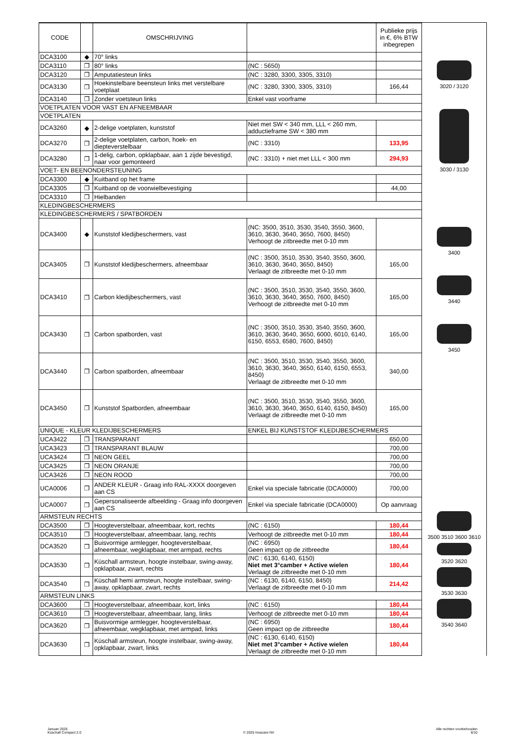| CODE | | OMSCHRIJVING | | Publieke prijs in €, 6% BTW inbegrepen |
| --- | --- | --- | --- | --- |
| DCA3100 | ◆ | 70° links | | |
| DCA3110 | ❐ | 80° links | (NC : 5650) | |
| DCA3120 | ❐ | Amputatiesteun links | (NC : 3280, 3300, 3305, 3310) | |
| DCA3130 | ❐ | Hoekinstelbare beensteun links met verstelbare voetplaat | (NC : 3280, 3300, 3305, 3310) | 166,44 |
| DCA3140 | ❐ | Zonder voetsteun links | Enkel vast voorframe | |
| VOETPLATEN VOOR VAST EN AFNEEMBAAR | | | | |
| VOETPLATEN | | | | |
| DCA3260 | ◆ | 2-delige voetplaten, kunststof | Niet met SW < 340 mm, LLL < 260 mm, adductieframe SW < 380 mm | |
| DCA3270 | ❐ | 2-delige voetplaten, carbon, hoek- en diepteverstelbaar | (NC : 3310) | 133,95 |
| DCA3280 | ❐ | 1-delig, carbon, opklapbaar, aan 1 zijde bevestigd, naar voor gemonteerd | (NC : 3310) + niet met LLL < 300 mm | 294,93 |
| VOET- EN BEENONDERSTEUNING | | | | |
| DCA3300 | ◆ | Kuitband op het frame | | |
| DCA3305 | ❐ | Kuitband op de voorwielbevestiging | | 44,00 |
| DCA3310 | ❐ | Hielbanden | | |
| KLEDINGBESCHERMERS | | | | |
| KLEDINGBESCHERMERS / SPATBORDEN | | | | |
| DCA3400 | ◆ | Kunststof kledijbeschermers, vast | (NC: 3500, 3510, 3530, 3540, 3550, 3600, 3610, 3630, 3640, 3650, 7600, 8450) Verhoogt de zitbreedte met 0-10 mm | |
| DCA3405 | ❐ | Kunststof kledijbeschermers, afneembaar | (NC : 3500, 3510, 3530, 3540, 3550, 3600, 3610, 3630, 3640, 3650, 8450) Verlaagt de zitbreedte met 0-10 mm | 165,00 |
| DCA3410 | ❐ | Carbon kledijbeschermers, vast | (NC : 3500, 3510, 3530, 3540, 3550, 3600, 3610, 3630, 3640, 3650, 7600, 8450) Verhoogt de zitbreedte met 0-10 mm | 165,00 |
| DCA3430 | ❐ | Carbon spatborden, vast | (NC : 3500, 3510, 3530, 3540, 3550, 3600, 3610, 3630, 3640, 3650, 6000, 6010, 6140, 6150, 6553, 6580, 7600, 8450) | 165,00 |
| DCA3440 | ❐ | Carbon spatborden, afneembaar | (NC : 3500, 3510, 3530, 3540, 3550, 3600, 3610, 3630, 3640, 3650, 6140, 6150, 6553, 8450) Verlaagt de zitbreedte met 0-10 mm | 340,00 |
| DCA3450 | ❐ | Kunststof Spatborden, afneembaar | (NC : 3500, 3510, 3530, 3540, 3550, 3600, 3610, 3630, 3640, 3650, 6140, 6150, 8450) Verlaagt de zitbreedte met 0-10 mm | 165,00 |
| UNIQUE - KLEUR KLEDIJBESCHERMERS | | | ENKEL BIJ KUNSTSTOF KLEDIJBESCHERMERS | |
| UCA3422 | ❐ | TRANSPARANT | | 650,00 |
| UCA3423 | ❐ | TRANSPARANT BLAUW | | 700,00 |
| UCA3424 | ❐ | NEON GEEL | | 700,00 |
| UCA3425 | ❐ | NEON ORANJE | | 700,00 |
| UCA3426 | ❐ | NEON ROOD | | 700,00 |
| UCA0006 | ❐ | ANDER KLEUR - Graag info RAL-XXXX doorgeven aan CS | Enkel via speciale fabricatie (DCA0000) | 700,00 |
| UCA0007 | ❐ | Gepersonaliseerde afbeelding - Graag info doorgeven aan CS | Enkel via speciale fabricatie (DCA0000) | Op aanvraag |
| ARMSTEUN RECHTS | | | | |
| DCA3500 | ❐ | Hoogteverstelbaar, afneembaar, kort, rechts | (NC : 6150) | 180,44 |
| DCA3510 | ❐ | Hoogteverstelbaar, afneembaar, lang, rechts | Verhoogt de zitbreedte met 0-10 mm | 180,44 |
| DCA3520 | ❐ | Buisvormige armlegger, hoogteverstelbaar, afneembaar, wegklapbaar, met armpad, rechts | (NC : 6950) Geen impact op de zitbreedte | 180,44 |
| DCA3530 | ❐ | Küschall armsteun, hoogte instelbaar, swing-away, opklapbaar, zwart, rechts | (NC : 6130, 6140, 6150) Niet met 3°camber + Active wielen Verlaagt de zitbreedte met 0-10 mm | 180,44 |
| DCA3540 | ❐ | Küschall hemi armsteun, hoogte instelbaar, swing-away, opklapbaar, zwart, rechts | (NC : 6130, 6140, 6150, 8450) Verlaagt de zitbreedte met 0-10 mm | 214,42 |
| ARMSTEUN LINKS | | | | |
| DCA3600 | ❐ | Hoogteverstelbaar, afneembaar, kort, links | (NC : 6150) | 180,44 |
| DCA3610 | ❐ | Hoogteverstelbaar, afneembaar, lang, links | Verhoogt de zitbreedte met 0-10 mm | 180,44 |
| DCA3620 | ❐ | Buisvormige armlegger, hoogteverstelbaar, afneembaar, wegklapbaar, met armpad, links | (NC : 6950) Geen impact op de zitbreedte | 180,44 |
| DCA3630 | ❐ | Küschall armsteun, hoogte instelbaar, swing-away, opklapbaar, zwart, links | (NC : 6130, 6140, 6150) Niet met 3°camber + Active wielen Verlaagt de zitbreedte met 0-10 mm | 180,44 |
3020 / 3120
3030 / 3130
3400
3440
3450
3500 3510 3600 3610
3520 3620
3530 3630
3540 3640
Januari 2025
Küschall Compact 2.0
© 2025 Invacare NV Alle rechten voorbehouden
6/10